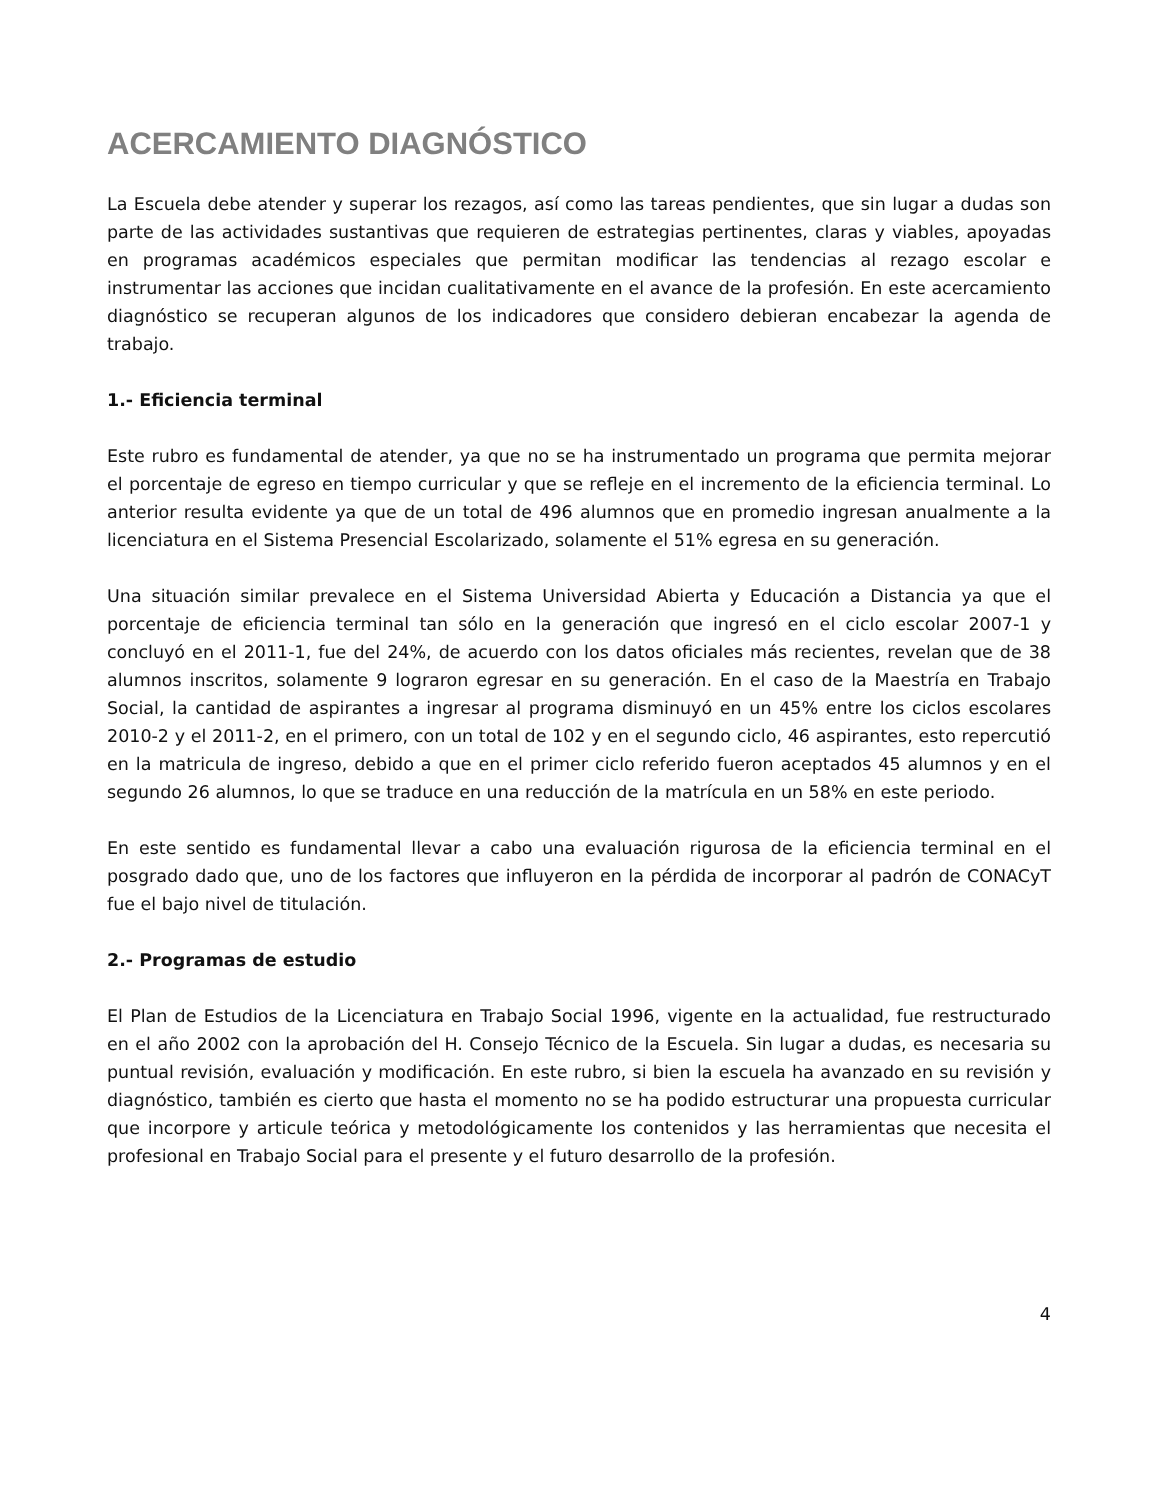ACERCAMIENTO DIAGNÓSTICO
La Escuela debe atender y superar los rezagos, así como las tareas pendientes, que sin lugar a dudas son parte de las actividades sustantivas que requieren de estrategias pertinentes, claras y viables, apoyadas en programas académicos especiales que permitan modificar las tendencias al rezago escolar e instrumentar las acciones que incidan cualitativamente en el avance de la profesión. En este acercamiento diagnóstico se recuperan algunos de los indicadores que considero debieran encabezar la agenda de trabajo.
1.- Eficiencia terminal
Este rubro es fundamental de atender, ya que no se ha instrumentado un programa que permita mejorar el porcentaje de egreso en tiempo curricular y que se refleje en el incremento de la eficiencia terminal. Lo anterior resulta evidente ya que de un total de 496 alumnos que en promedio ingresan anualmente a la licenciatura en el Sistema Presencial Escolarizado, solamente el 51% egresa en su generación.
Una situación similar prevalece en el Sistema Universidad Abierta y Educación a Distancia ya que el porcentaje de eficiencia terminal tan sólo en la generación que ingresó en el ciclo escolar 2007-1 y concluyó en el 2011-1, fue del 24%, de acuerdo con los datos oficiales más recientes, revelan que de 38 alumnos inscritos, solamente 9 lograron egresar en su generación. En el caso de la Maestría en Trabajo Social, la cantidad de aspirantes a ingresar al programa disminuyó en un 45% entre los ciclos escolares 2010-2 y el 2011-2, en el primero, con un total de 102 y en el segundo ciclo, 46 aspirantes, esto repercutió en la matricula de ingreso, debido a que en el primer ciclo referido fueron aceptados 45 alumnos y en el segundo 26 alumnos, lo que se traduce en una reducción de la matrícula en un 58% en este periodo.
En este sentido es fundamental llevar a cabo una evaluación rigurosa de la eficiencia terminal en el posgrado dado que, uno de los factores que influyeron en la pérdida de incorporar al padrón de CONACyT fue el bajo nivel de titulación.
2.- Programas de estudio
El Plan de Estudios de la Licenciatura en Trabajo Social 1996, vigente en la actualidad, fue restructurado en el año 2002 con la aprobación del H. Consejo Técnico de la Escuela. Sin lugar a dudas, es necesaria su puntual revisión, evaluación y modificación. En este rubro, si bien la escuela ha avanzado en su revisión y diagnóstico, también es cierto que hasta el momento no se ha podido estructurar una propuesta curricular que incorpore y articule teórica y metodológicamente los contenidos y las herramientas que necesita el profesional en Trabajo Social para el presente y el futuro desarrollo de la profesión.
4